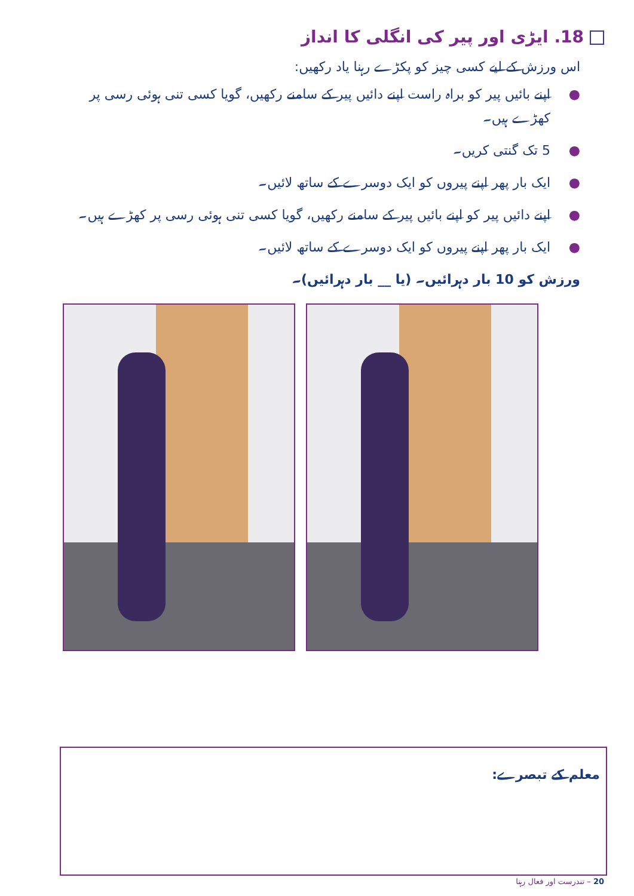18. ایڑی اور پیر کی انگلی کا انداز
اس ورزش کے لیے کسی چیز کو پکڑے رہنا یاد رکھیں:
● اپنے بائیں پیر کو براہ راست اپنے دائیں پیر کے سامنے رکھیں، گویا کسی تنی ہوئی رسی پر کھڑے ہیں۔
● 5 تک گنتی کریں۔
● ایک بار پھر اپنے پیروں کو ایک دوسرے کے ساتھ لائیں۔
● اپنے دائیں پیر کو اپنے بائیں پیر کے سامنے رکھیں، گویا کسی تنی ہوئی رسی پر کھڑے ہیں۔
● ایک بار پھر اپنے پیروں کو ایک دوسرے کے ساتھ لائیں۔
ورزش کو 10 بار دہرائیں۔ (یا __ بار دہرائیں)۔
معلم کے تبصرے:
20 – تندرست اور فعال رہنا